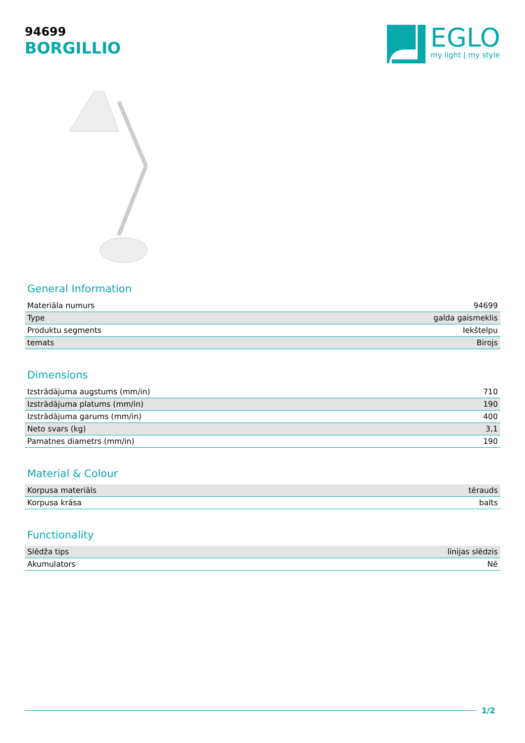94699
BORGILLIO
EGLO
my light | my style
General Information
| Materiāla numurs | 94699 |
| Type | galda gaismeklis |
| Produktu segments | Iekštelpu |
| temats | Birojs |
Dimensions
| Izstrādājuma augstums (mm/in) | 710 |
| Izstrādājuma platums (mm/in) | 190 |
| Izstrādājuma garums (mm/in) | 400 |
| Neto svars (kg) | 3,1 |
| Pamatnes diametrs (mm/in) | 190 |
Material & Colour
| Korpusa materiāls | tērauds |
| Korpusa krāsa | balts |
Functionality
| Slēdža tips | līnijas slēdzis |
| Akumulators | Nē |
1/2